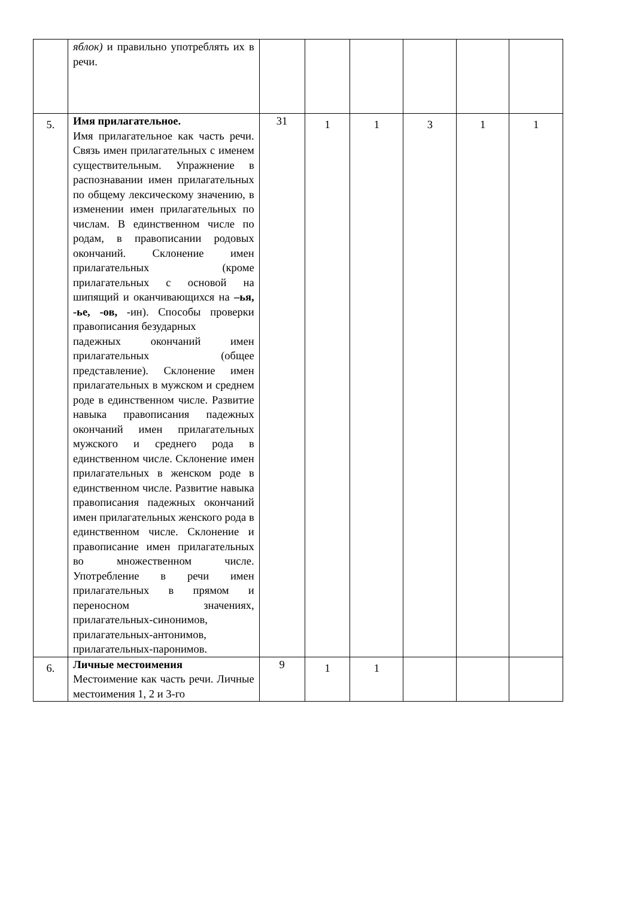| | яблок) и правильно употреблять их в речи. | | | | | | |
| 5. | Имя прилагательное. Имя прилагательное как часть речи. Связь имен прилагательных с именем существительным. Упражнение в распознавании имен прилагательных по общему лексическому значению, в изменении имен прилагательных по числам. В единственном числе по родам, в правописании родовых окончаний. Склонение имен прилагательных (кроме прилагательных с основой на шипящий и оканчивающихся на –ья, -ье, -ов, -ин). Способы проверки правописания безударных падежных окончаний имен прилагательных (общее представление). Склонение имен прилагательных в мужском и среднем роде в единственном числе. Развитие навыка правописания падежных окончаний имен прилагательных мужского и среднего рода в единственном числе. Склонение имен прилагательных в женском роде в единственном числе. Развитие навыка правописания падежных окончаний имен прилагательных женского рода в единственном числе. Склонение и правописание имен прилагательных во множественном числе. Употребление в речи имен прилагательных в прямом и переносном значениях, прилагательных-синонимов, прилагательных-антонимов, прилагательных-паронимов. | 31 | 1 | 1 | 3 | 1 | 1 |
| 6. | Личные местоимения Местоимение как часть речи. Личные местоимения 1, 2 и 3-го | 9 | 1 | 1 | | | |